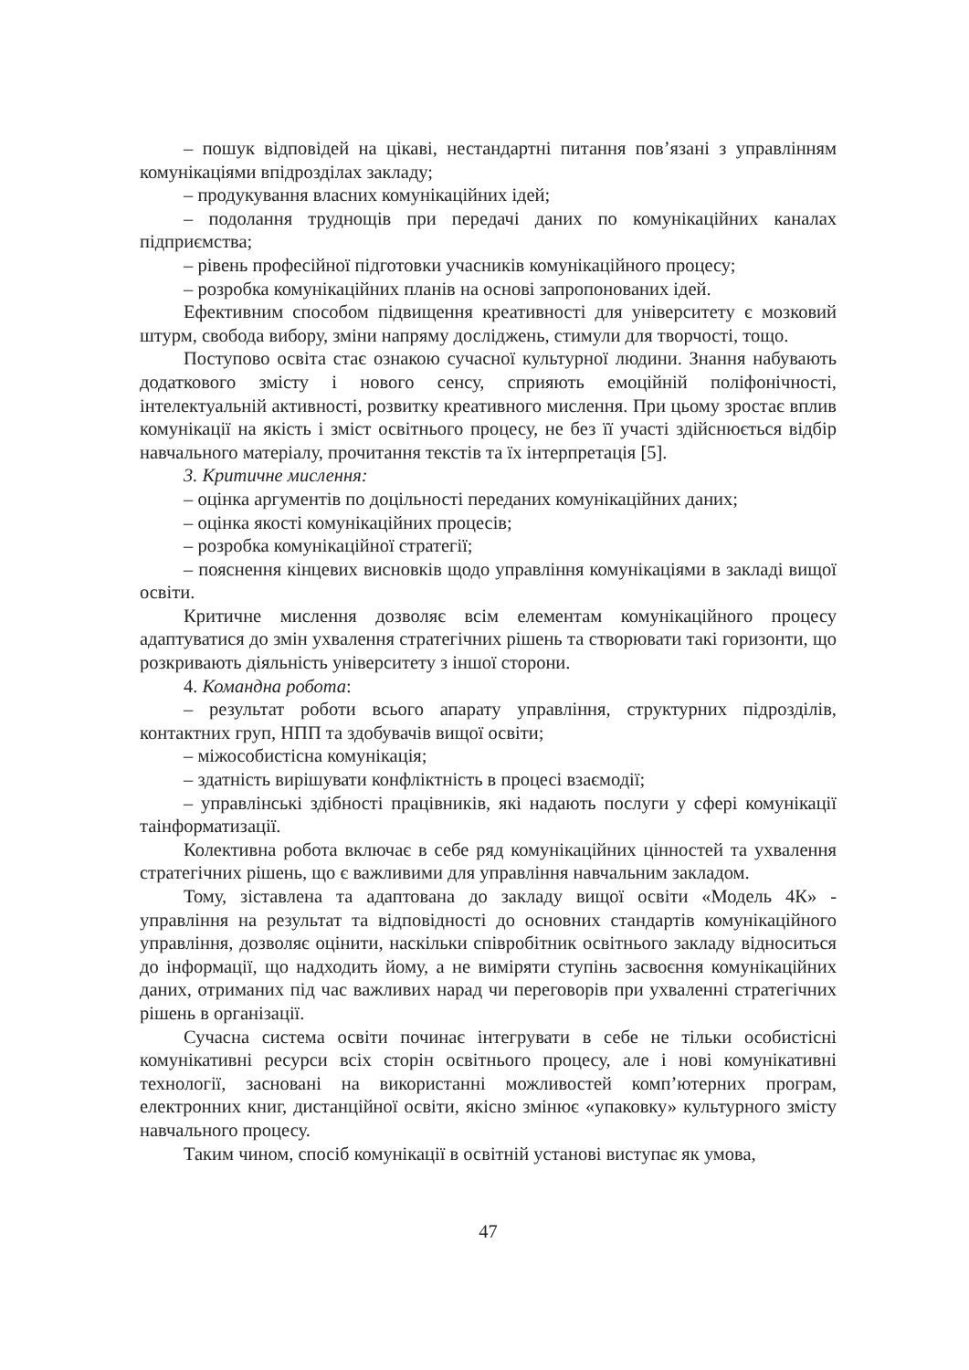– пошук відповідей на цікаві, нестандартні питання пов’язані з управлінням комунікаціями впідрозділах закладу;
– продукування власних комунікаційних ідей;
– подолання труднощів при передачі даних по комунікаційних каналах підприємства;
– рівень професійної підготовки учасників комунікаційного процесу;
– розробка комунікаційних планів на основі запропонованих ідей.
Ефективним способом підвищення креативності для університету є мозковий штурм, свобода вибору, зміни напряму досліджень, стимули для творчості, тощо.
Поступово освіта стає ознакою сучасної культурної людини. Знання набувають додаткового змісту і нового сенсу, сприяють емоційній поліфонічності, інтелектуальній активності, розвитку креативного мислення. При цьому зростає вплив комунікації на якість і зміст освітнього процесу, не без її участі здійснюється відбір навчального матеріалу, прочитання текстів та їх інтерпретація [5].
3. Критичне мислення:
– оцінка аргументів по доцільності переданих комунікаційних даних;
– оцінка якості комунікаційних процесів;
– розробка комунікаційної стратегії;
– пояснення кінцевих висновків щодо управління комунікаціями в закладі вищої освіти.
Критичне мислення дозволяє всім елементам комунікаційного процесу адаптуватися до змін ухвалення стратегічних рішень та створювати такі горизонти, що розкривають діяльність університету з іншої сторони.
4. Командна робота:
– результат роботи всього апарату управління, структурних підрозділів, контактних груп, НПП та здобувачів вищої освіти;
– міжособистісна комунікація;
– здатність вирішувати конфліктність в процесі взаємодії;
– управлінські здібності працівників, які надають послуги у сфері комунікації таінформатизації.
Колективна робота включає в себе ряд комунікаційних цінностей та ухвалення стратегічних рішень, що є важливими для управління навчальним закладом.
Тому, зіставлена та адаптована до закладу вищої освіти «Модель 4К» - управління на результат та відповідності до основних стандартів комунікаційного управління, дозволяє оцінити, наскільки співробітник освітнього закладу відноситься до інформації, що надходить йому, а не виміряти ступінь засвоєння комунікаційних даних, отриманих під час важливих нарад чи переговорів при ухваленні стратегічних рішень в організації.
Сучасна система освіти починає інтегрувати в себе не тільки особистісні комунікативні ресурси всіх сторін освітнього процесу, але і нові комунікативні технології, засновані на використанні можливостей комп’ютерних програм, електронних книг, дистанційної освіти, якісно змінює «упаковку» культурного змісту навчального процесу.
Таким чином, спосіб комунікації в освітній установі виступає як умова,
47